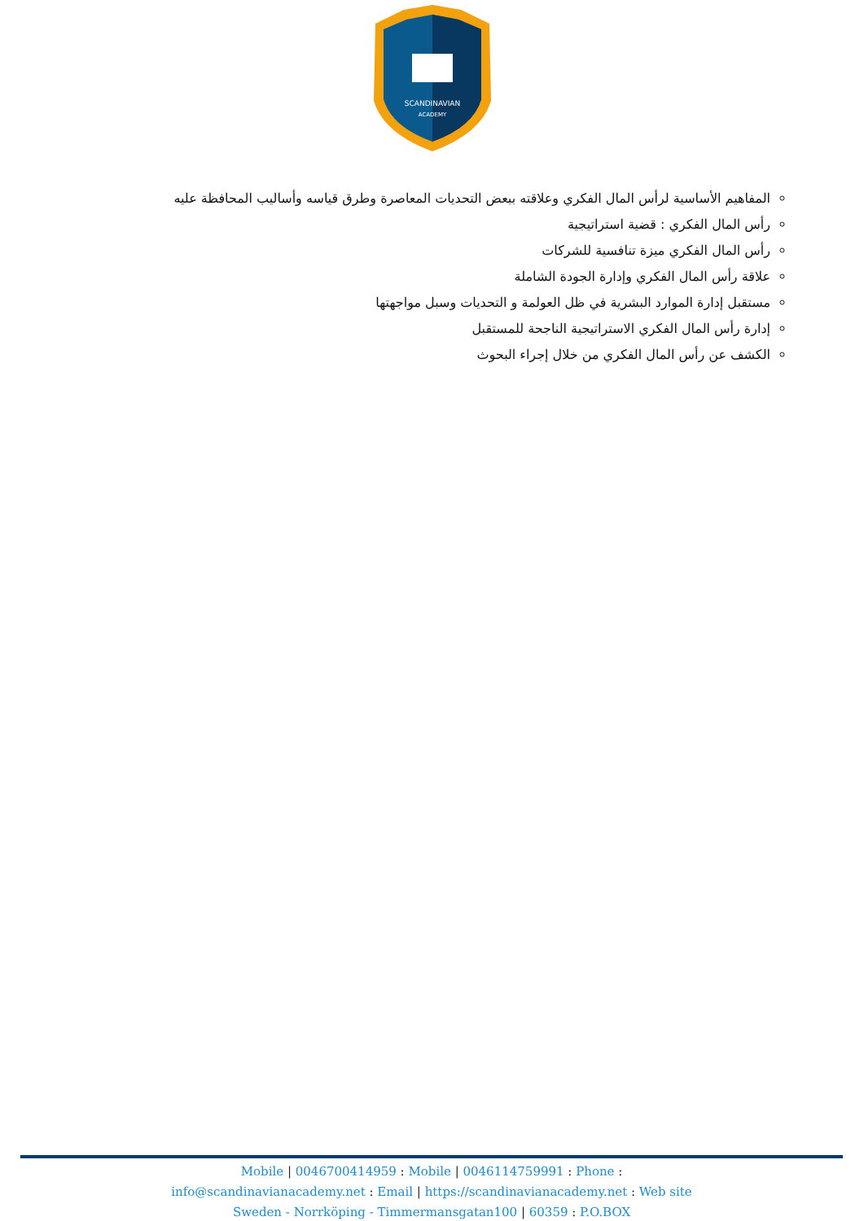SCANDINAVIAN
ACADEMY
المفاهيم الأساسية لرأس المال الفكري وعلاقته ببعض التحديات المعاصرة وطرق قياسه وأساليب المحافظة عليه
رأس المال الفكري : قضية استراتيجية
رأس المال الفكري ميزة تنافسية للشركات
علاقة رأس المال الفكري وإدارة الجودة الشاملة
مستقبل إدارة الموارد البشرية في ظل العولمة و التحديات وسبل مواجهتها
إدارة رأس المال الفكري الاستراتيجية الناجحة للمستقبل
الكشف عن رأس المال الفكري من خلال إجراء البحوث
Mobile | 0046700414959 : Mobile | 0046114759991 : Phone :
info@scandinavianacademy.net : Email | https://scandinavianacademy.net : Web site
Sweden - Norrköping - Timmermansgatan100 | 60359 : P.O.BOX